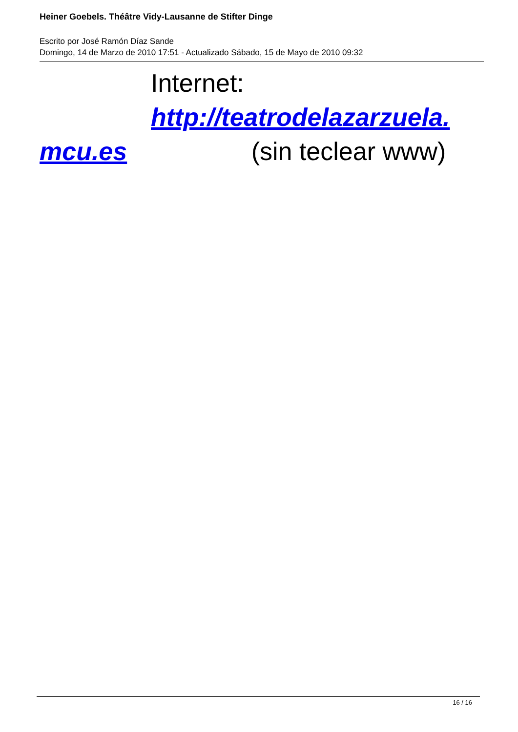Heiner Goebels. Théâtre Vidy-Lausanne de Stifter Dinge
Escrito por José Ramón Díaz Sande
Domingo, 14 de Marzo de 2010 17:51 - Actualizado Sábado, 15 de Mayo de 2010 09:32
Internet: http://teatrodelazarzuela.
mcu.es (sin teclear www)
16 / 16